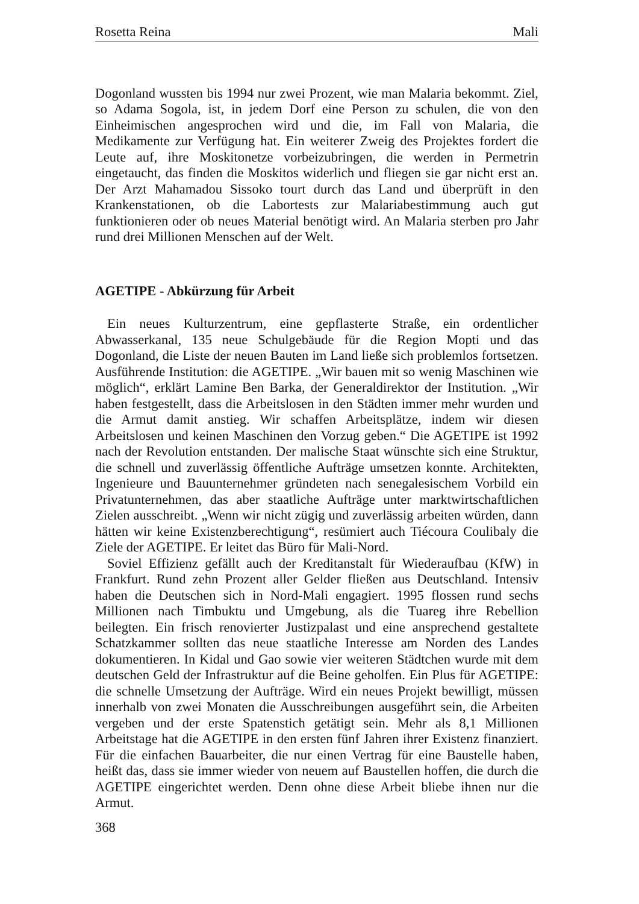Rosetta Reina Mali
Dogonland wussten bis 1994 nur zwei Prozent, wie man Malaria bekommt. Ziel, so Adama Sogola, ist, in jedem Dorf eine Person zu schulen, die von den Einheimischen angesprochen wird und die, im Fall von Malaria, die Medikamente zur Verfügung hat. Ein weiterer Zweig des Projektes fordert die Leute auf, ihre Moskitonetze vorbeizubringen, die werden in Permetrin eingetaucht, das finden die Moskitos widerlich und fliegen sie gar nicht erst an. Der Arzt Mahamadou Sissoko tourt durch das Land und überprüft in den Krankenstationen, ob die Labortests zur Malariabestimmung auch gut funktionieren oder ob neues Material benötigt wird. An Malaria sterben pro Jahr rund drei Millionen Menschen auf der Welt.
AGETIPE - Abkürzung für Arbeit
Ein neues Kulturzentrum, eine gepflasterte Straße, ein ordentlicher Abwasserkanal, 135 neue Schulgebäude für die Region Mopti und das Dogonland, die Liste der neuen Bauten im Land ließe sich problemlos fortsetzen. Ausführende Institution: die AGETIPE. „Wir bauen mit so wenig Maschinen wie möglich“, erklärt Lamine Ben Barka, der Generaldirektor der Institution. „Wir haben festgestellt, dass die Arbeitslosen in den Städten immer mehr wurden und die Armut damit anstieg. Wir schaffen Arbeitsplätze, indem wir diesen Arbeitslosen und keinen Maschinen den Vorzug geben.“ Die AGETIPE ist 1992 nach der Revolution entstanden. Der malische Staat wünschte sich eine Struktur, die schnell und zuverlässig öffentliche Aufträge umsetzen konnte. Architekten, Ingenieure und Bauunternehmer gründeten nach senegalesischem Vorbild ein Privatunternehmen, das aber staatliche Aufträge unter marktwirtschaftlichen Zielen ausschreibt. „Wenn wir nicht zügig und zuverlässig arbeiten würden, dann hätten wir keine Existenzberechtigung“, resümiert auch Tiécoura Coulibaly die Ziele der AGETIPE. Er leitet das Büro für Mali-Nord.
Soviel Effizienz gefällt auch der Kreditanstalt für Wiederaufbau (KfW) in Frankfurt. Rund zehn Prozent aller Gelder fließen aus Deutschland. Intensiv haben die Deutschen sich in Nord-Mali engagiert. 1995 flossen rund sechs Millionen nach Timbuktu und Umgebung, als die Tuareg ihre Rebellion beilegten. Ein frisch renovierter Justizpalast und eine ansprechend gestaltete Schatzkammer sollten das neue staatliche Interesse am Norden des Landes dokumentieren. In Kidal und Gao sowie vier weiteren Städtchen wurde mit dem deutschen Geld der Infrastruktur auf die Beine geholfen. Ein Plus für AGETIPE: die schnelle Umsetzung der Aufträge. Wird ein neues Projekt bewilligt, müssen innerhalb von zwei Monaten die Ausschreibungen ausgeführt sein, die Arbeiten vergeben und der erste Spatenstich getätigt sein. Mehr als 8,1 Millionen Arbeitstage hat die AGETIPE in den ersten fünf Jahren ihrer Existenz finanziert. Für die einfachen Bauarbeiter, die nur einen Vertrag für eine Baustelle haben, heißt das, dass sie immer wieder von neuem auf Baustellen hoffen, die durch die AGETIPE eingerichtet werden. Denn ohne diese Arbeit bliebe ihnen nur die Armut.
368